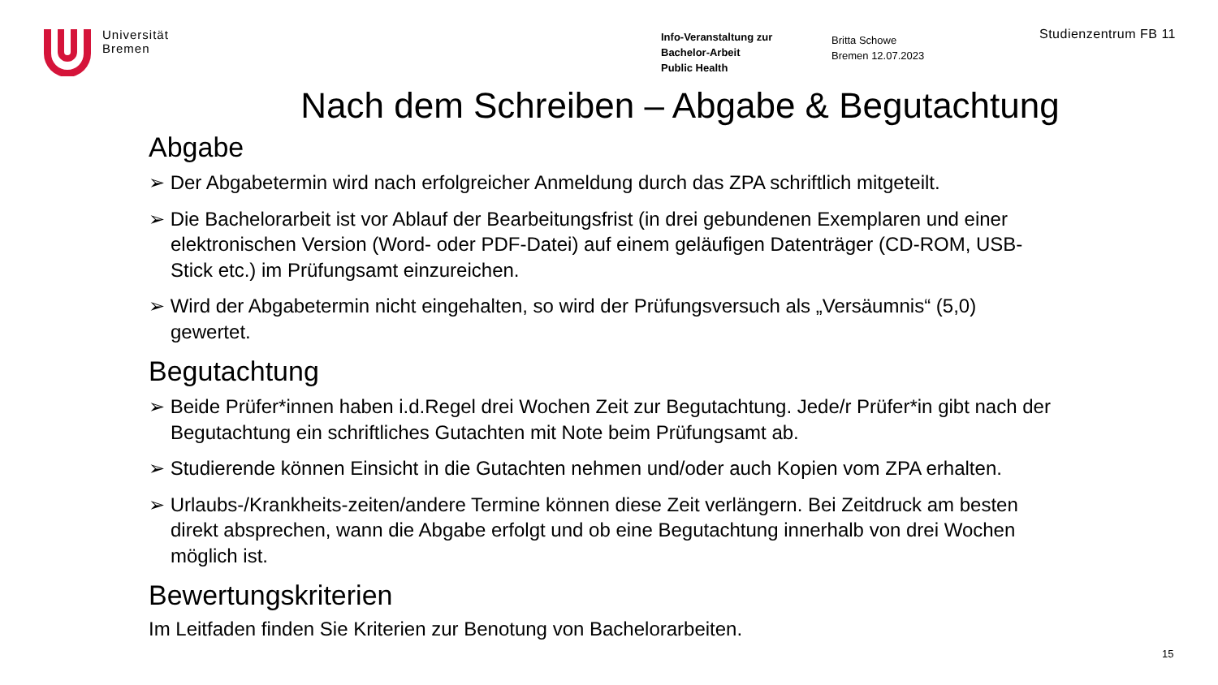Universität
Bremen
Info-Veranstaltung zur
Bachelor-Arbeit
Public Health
Britta Schowe
Bremen 12.07.2023
Studienzentrum FB 11
Nach dem Schreiben – Abgabe & Begutachtung
Abgabe
➢ Der Abgabetermin wird nach erfolgreicher Anmeldung durch das ZPA schriftlich mitgeteilt.
➢ Die Bachelorarbeit ist vor Ablauf der Bearbeitungsfrist (in drei gebundenen Exemplaren und einer elektronischen Version (Word- oder PDF-Datei) auf einem geläufigen Datenträger (CD-ROM, USB-Stick etc.) im Prüfungsamt einzureichen.
➢ Wird der Abgabetermin nicht eingehalten, so wird der Prüfungsversuch als „Versäumnis“ (5,0) gewertet.
Begutachtung
➢ Beide Prüfer*innen haben i.d.Regel drei Wochen Zeit zur Begutachtung. Jede/r Prüfer*in gibt nach der Begutachtung ein schriftliches Gutachten mit Note beim Prüfungsamt ab.
➢ Studierende können Einsicht in die Gutachten nehmen und/oder auch Kopien vom ZPA erhalten.
➢ Urlaubs-/Krankheits-zeiten/andere Termine können diese Zeit verlängern. Bei Zeitdruck am besten direkt absprechen, wann die Abgabe erfolgt und ob eine Begutachtung innerhalb von drei Wochen möglich ist.
Bewertungskriterien
Im Leitfaden finden Sie Kriterien zur Benotung von Bachelorarbeiten.
15